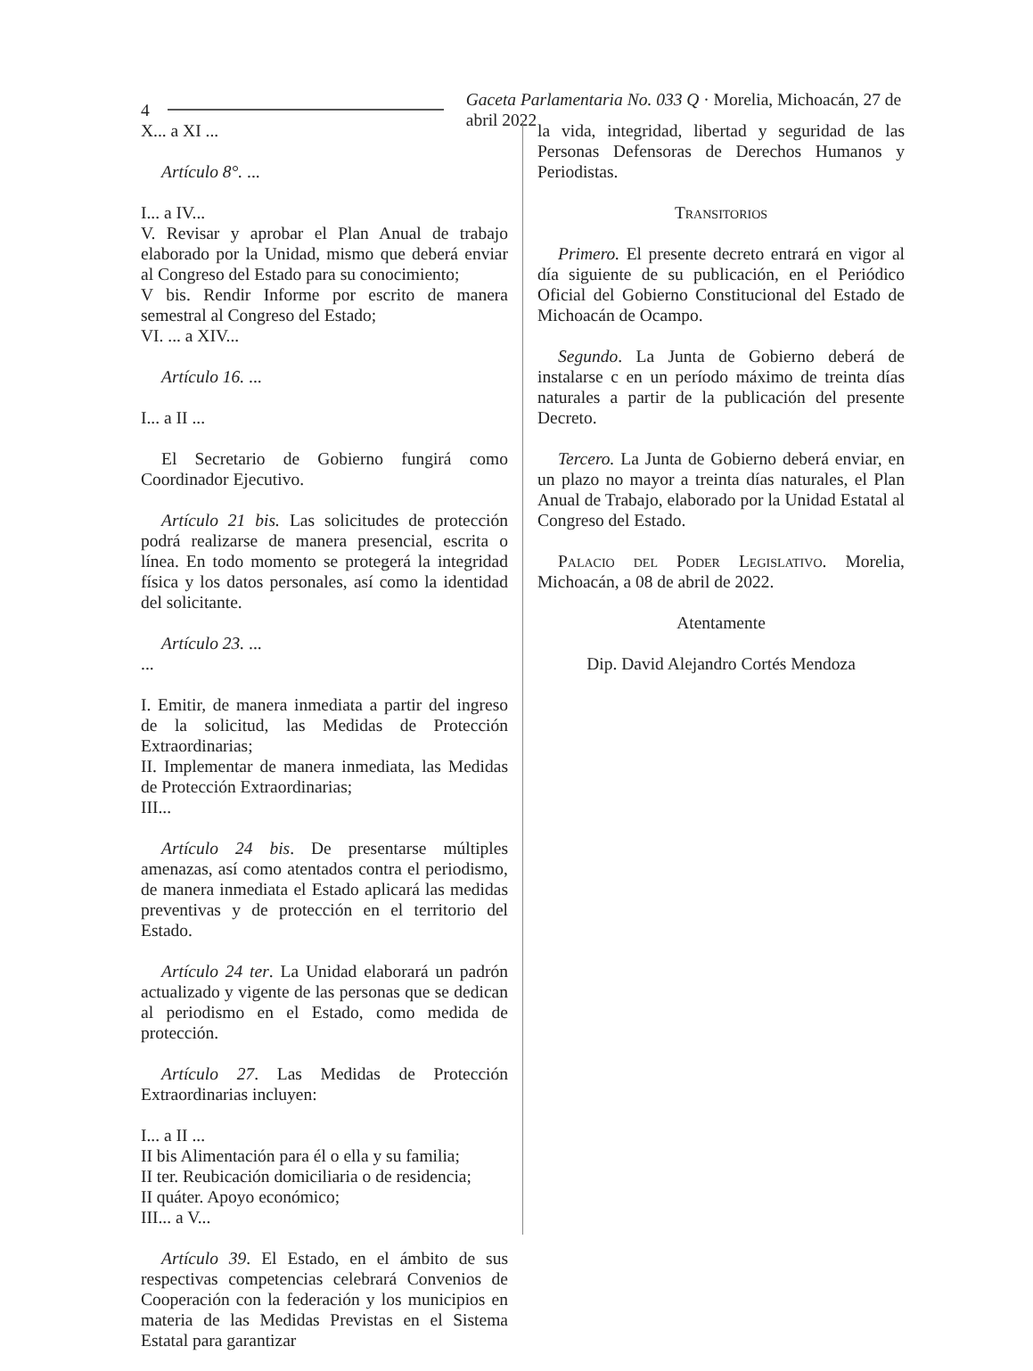4 Gaceta Parlamentaria No. 033 Q · Morelia, Michoacán, 27 de abril 2022
X... a XI ...
Artículo 8°. ...
I... a IV...
V. Revisar y aprobar el Plan Anual de trabajo elaborado por la Unidad, mismo que deberá enviar al Congreso del Estado para su conocimiento;
V bis. Rendir Informe por escrito de manera semestral al Congreso del Estado;
VI. ... a XIV...
Artículo 16. ...
I... a II ...
El Secretario de Gobierno fungirá como Coordinador Ejecutivo.
Artículo 21 bis. Las solicitudes de protección podrá realizarse de manera presencial, escrita o línea. En todo momento se protegerá la integridad física y los datos personales, así como la identidad del solicitante.
Artículo 23. ...
...
I. Emitir, de manera inmediata a partir del ingreso de la solicitud, las Medidas de Protección Extraordinarias;
II. Implementar de manera inmediata, las Medidas de Protección Extraordinarias;
III...
Artículo 24 bis. De presentarse múltiples amenazas, así como atentados contra el periodismo, de manera inmediata el Estado aplicará las medidas preventivas y de protección en el territorio del Estado.
Artículo 24 ter. La Unidad elaborará un padrón actualizado y vigente de las personas que se dedican al periodismo en el Estado, como medida de protección.
Artículo 27. Las Medidas de Protección Extraordinarias incluyen:
I... a II ...
II bis Alimentación para él o ella y su familia;
II ter. Reubicación domiciliaria o de residencia;
II quáter. Apoyo económico;
III... a V...
Artículo 39. El Estado, en el ámbito de sus respectivas competencias celebrará Convenios de Cooperación con la federación y los municipios en materia de las Medidas Previstas en el Sistema Estatal para garantizar
la vida, integridad, libertad y seguridad de las Personas Defensoras de Derechos Humanos y Periodistas.
Transitorios
Primero. El presente decreto entrará en vigor al día siguiente de su publicación, en el Periódico Oficial del Gobierno Constitucional del Estado de Michoacán de Ocampo.
Segundo. La Junta de Gobierno deberá de instalarse c en un período máximo de treinta días naturales a partir de la publicación del presente Decreto.
Tercero. La Junta de Gobierno deberá enviar, en un plazo no mayor a treinta días naturales, el Plan Anual de Trabajo, elaborado por la Unidad Estatal al Congreso del Estado.
Palacio del Poder Legislativo. Morelia, Michoacán, a 08 de abril de 2022.
Atentamente
Dip. David Alejandro Cortés Mendoza